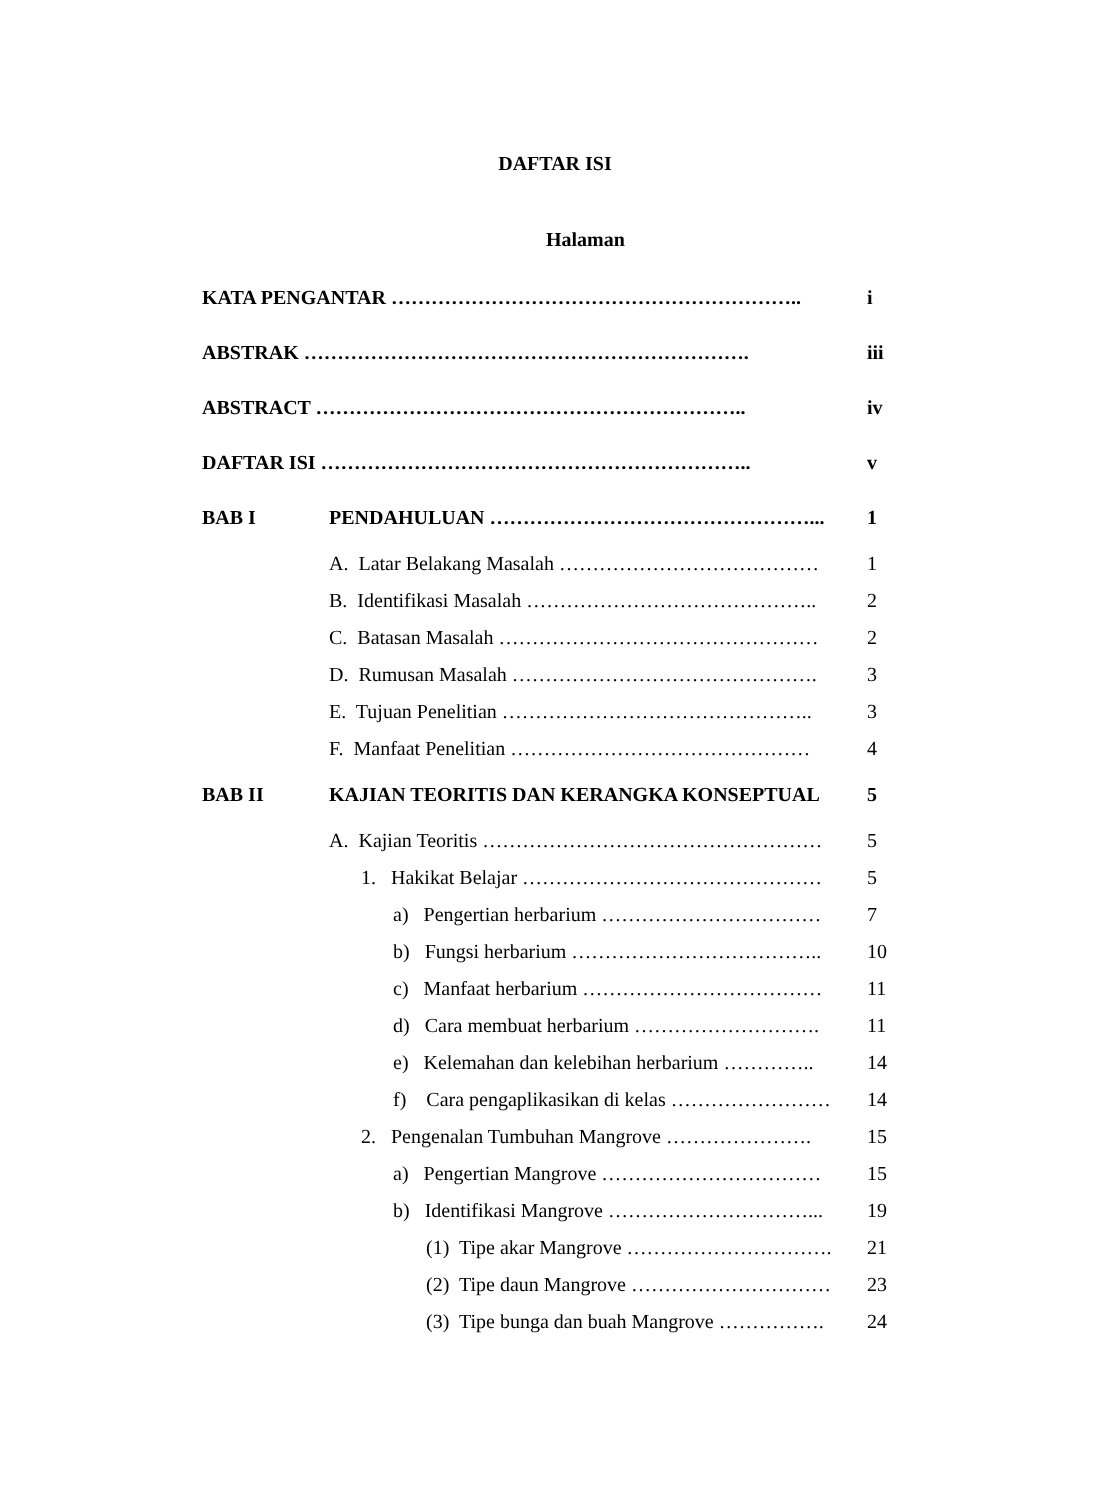DAFTAR ISI
Halaman
KATA PENGANTAR …………………………………………………….. i
ABSTRAK …………………………………………………………. iii
ABSTRACT ……………………………………………………….. iv
DAFTAR ISI ……………………………………………………….. v
BAB I PENDAHULUAN …………………………………………... 1
A. Latar Belakang Masalah ………………………………… 1
B. Identifikasi Masalah …………………………………….. 2
C. Batasan Masalah ………………………………………… 2
D. Rumusan Masalah ………………………………………. 3
E. Tujuan Penelitian ……………………………………….. 3
F. Manfaat Penelitian ……………………………………… 4
BAB II KAJIAN TEORITIS DAN KERANGKA KONSEPTUAL 5
A. Kajian Teoritis …………………………………………… 5
1. Hakikat Belajar ……………………………………… 5
a) Pengertian herbarium …………………………… 7
b) Fungsi herbarium ……………………………….. 10
c) Manfaat herbarium ……………………………… 11
d) Cara membuat herbarium ………………………. 11
e) Kelemahan dan kelebihan herbarium ………….. 14
f) Cara pengaplikasikan di kelas …………………… 14
2. Pengenalan Tumbuhan Mangrove …………………. 15
a) Pengertian Mangrove …………………………… 15
b) Identifikasi Mangrove …………………………... 19
(1) Tipe akar Mangrove …………………………. 21
(2) Tipe daun Mangrove ………………………… 23
(3) Tipe bunga dan buah Mangrove ……………. 24